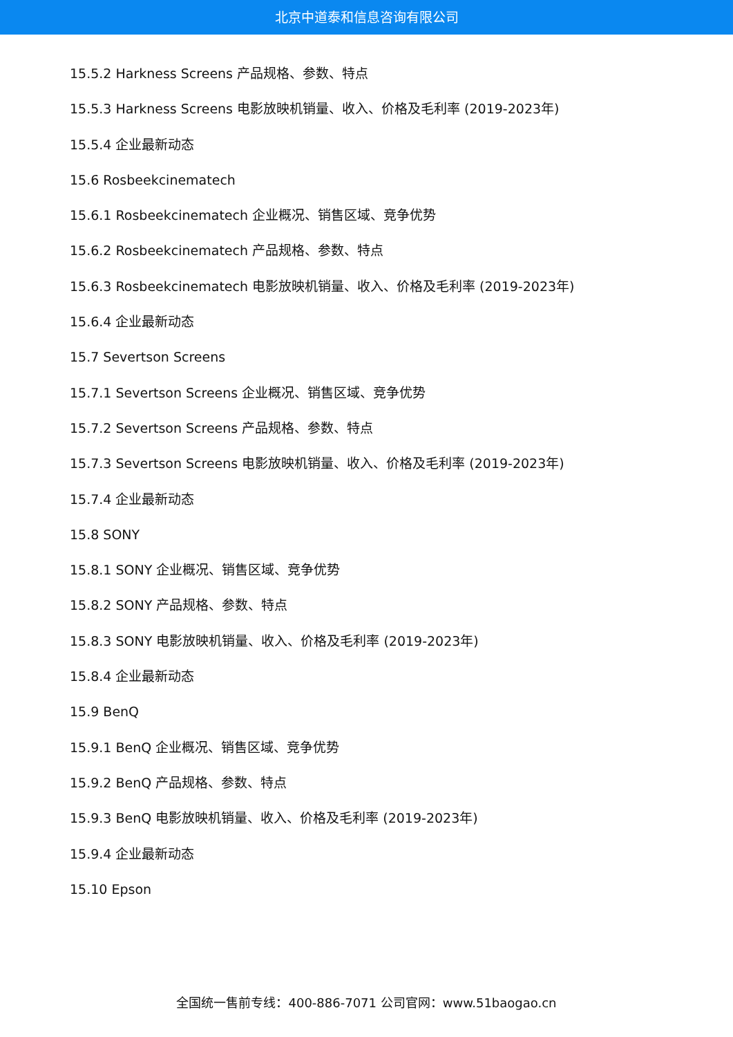北京中道泰和信息咨询有限公司
15.5.2 Harkness Screens 产品规格、参数、特点
15.5.3 Harkness Screens 电影放映机销量、收入、价格及毛利率 (2019-2023年)
15.5.4 企业最新动态
15.6 Rosbeekcinematech
15.6.1 Rosbeekcinematech 企业概况、销售区域、竞争优势
15.6.2 Rosbeekcinematech 产品规格、参数、特点
15.6.3 Rosbeekcinematech 电影放映机销量、收入、价格及毛利率 (2019-2023年)
15.6.4 企业最新动态
15.7 Severtson Screens
15.7.1 Severtson Screens 企业概况、销售区域、竞争优势
15.7.2 Severtson Screens 产品规格、参数、特点
15.7.3 Severtson Screens 电影放映机销量、收入、价格及毛利率 (2019-2023年)
15.7.4 企业最新动态
15.8 SONY
15.8.1 SONY 企业概况、销售区域、竞争优势
15.8.2 SONY 产品规格、参数、特点
15.8.3 SONY 电影放映机销量、收入、价格及毛利率 (2019-2023年)
15.8.4 企业最新动态
15.9 BenQ
15.9.1 BenQ 企业概况、销售区域、竞争优势
15.9.2 BenQ 产品规格、参数、特点
15.9.3 BenQ 电影放映机销量、收入、价格及毛利率 (2019-2023年)
15.9.4 企业最新动态
15.10 Epson
全国统一售前专线：400-886-7071 公司官网：www.51baogao.cn